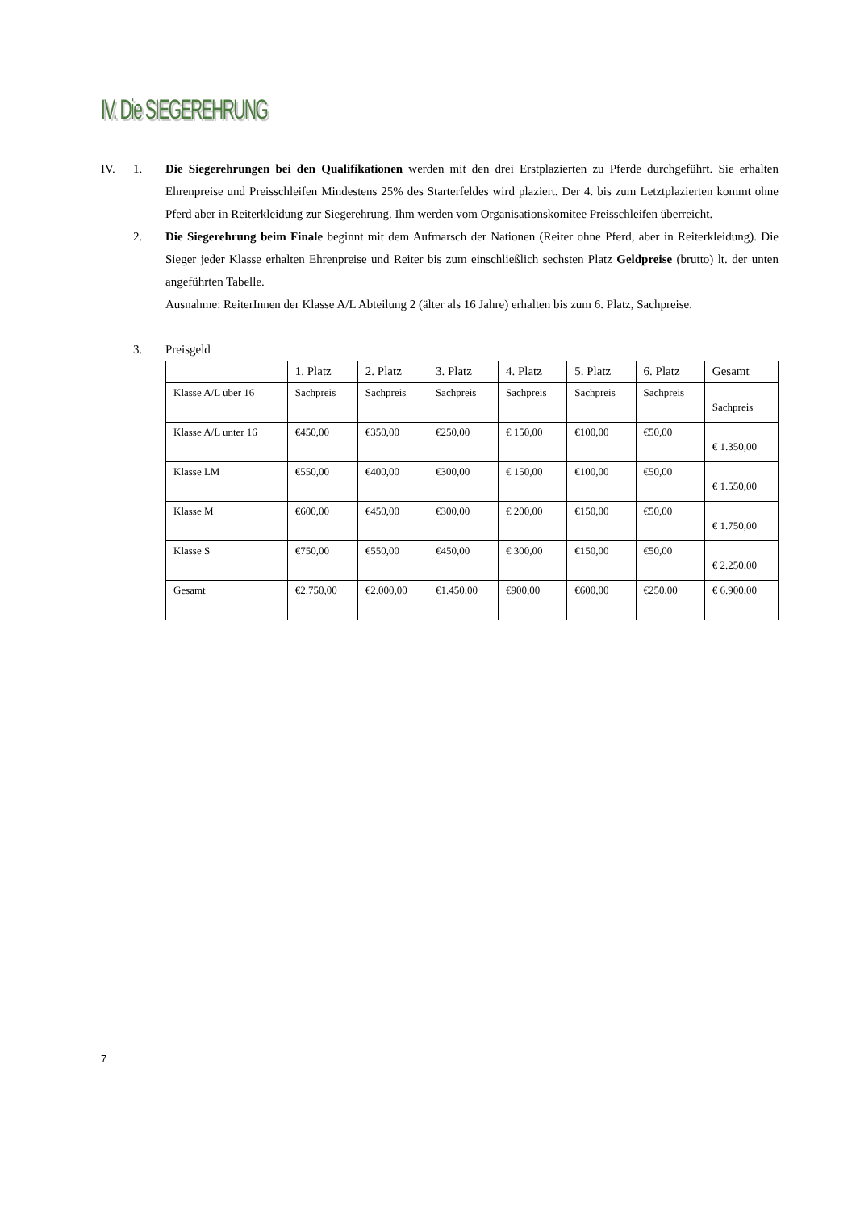IV. Die SIEGEREHRUNG
IV. 1. Die Siegerehrungen bei den Qualifikationen werden mit den drei Erstplazierten zu Pferde durchgeführt. Sie erhalten Ehrenpreise und Preisschleifen Mindestens 25% des Starterfeldes wird plaziert. Der 4. bis zum Letztplazierten kommt ohne Pferd aber in Reiterkleidung zur Siegerehrung. Ihm werden vom Organisationskomitee Preisschleifen überreicht.
2. Die Siegerehrung beim Finale beginnt mit dem Aufmarsch der Nationen (Reiter ohne Pferd, aber in Reiterkleidung). Die Sieger jeder Klasse erhalten Ehrenpreise und Reiter bis zum einschließlich sechsten Platz Geldpreise (brutto) lt. der unten angeführten Tabelle.
Ausnahme: ReiterInnen der Klasse A/L Abteilung 2 (älter als 16 Jahre) erhalten bis zum 6. Platz, Sachpreise.
3. Preisgeld
| | 1. Platz | 2. Platz | 3. Platz | 4. Platz | 5. Platz | 6. Platz | Gesamt |
| Klasse A/L über 16 | Sachpreis | Sachpreis | Sachpreis | Sachpreis | Sachpreis | Sachpreis | Sachpreis |
| Klasse A/L unter 16 | €450,00 | €350,00 | €250,00 | € 150,00 | €100,00 | €50,00 | € 1.350,00 |
| Klasse LM | €550,00 | €400,00 | €300,00 | € 150,00 | €100,00 | €50,00 | € 1.550,00 |
| Klasse M | €600,00 | €450,00 | €300,00 | € 200,00 | €150,00 | €50,00 | € 1.750,00 |
| Klasse S | €750,00 | €550,00 | €450,00 | € 300,00 | €150,00 | €50,00 | € 2.250,00 |
| Gesamt | €2.750,00 | €2.000,00 | €1.450,00 | €900,00 | €600,00 | €250,00 | € 6.900,00 |
7